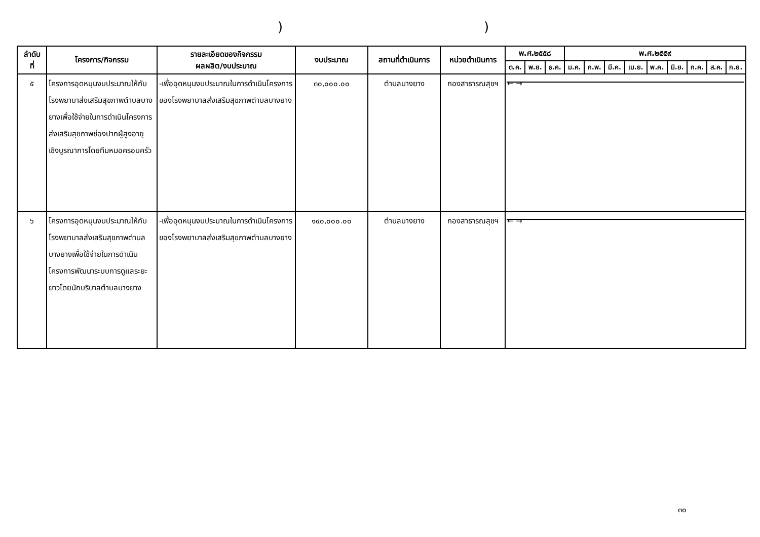))
| ลำดับ ที่ | โครงการ/กิจกรรม | รายละเอียดของกิจกรรม ผลผลิต/งบประมาณ | งบประมาณ | สถานที่ดำเนินการ | หน่วยดำเนินการ | พ.ศ.๒๕๕๘ | | | พ.ศ.๒๕๕๙ | | | | | | | | |
| --- | --- | --- | --- | --- | --- | --- | --- | --- | --- | --- | --- | --- | --- | --- | --- | --- | --- |
| | | | | | | ต.ค. | พ.ย. | ธ.ค. | ม.ค. | ก.พ. | มี.ค. | เม.ย. | พ.ค. | มิ.ย. | ก.ค. | ส.ค. | ก.ย. |
| ๕ | โครงการอุดหนุนงบประมาณให้กับโรงพยาบาส่งเสริมสุขภาพตำบลบางยางเพื่อใช้จ่ายในการดำเนินโครงการส่งเสริมสุขภาพช่องปากผู้สูงอายุ เชิงบูรณาการโดยทีมหมอครอบครัว | -เพื่ออุดหนุนงบประมาณในการดำเนินโครงการของโรงพยาบาลส่งเสริมสุขภาพตำบลบางยาง | ๓๐,๐๐๐.๐๐ | ตำบลบางยาง | กองสาธารณสุขฯ | ← → | | | | | | | | | | | |
| ๖ | โครงการอุดหนุนงบประมาณให้กับโรงพยาบาลส่งเสริมสุขภาพตำบลบางยางเพื่อใช้จ่ายในการดำเนินโครงการพัฒนาระบบการดูแลระยะยาวโดยนักบริบาลตำบลบางยาง | -เพื่ออุดหนุนงบประมาณในการดำเนินโครงการของโรงพยาบาลส่งเสริมสุขภาพตำบลบางยาง | ๑๔๐,๐๐๐.๐๐ | ตำบลบางยาง | กองสาธารณสุขฯ | ← → | | | | | | | | | | | |
๓๐